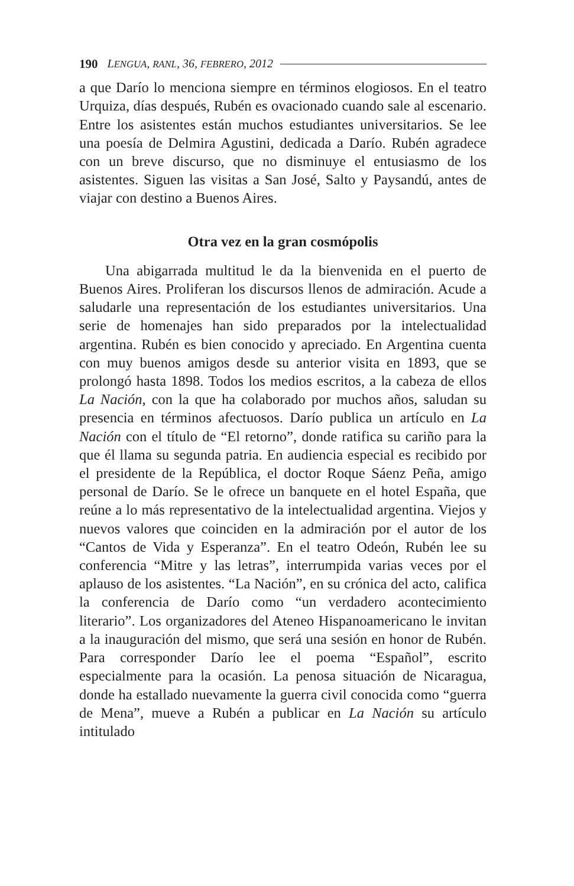190 LENGUA, RANL, 36, FEBRERO, 2012
a que Darío lo menciona siempre en términos elogiosos. En el teatro Urquiza, días después, Rubén es ovacionado cuando sale al escenario. Entre los asistentes están muchos estudiantes universitarios. Se lee una poesía de Delmira Agustini, dedicada a Darío. Rubén agradece con un breve discurso, que no disminuye el entusiasmo de los asistentes. Siguen las visitas a San José, Salto y Paysandú, antes de viajar con destino a Buenos Aires.
Otra vez en la gran cosmópolis
Una abigarrada multitud le da la bienvenida en el puerto de Buenos Aires. Proliferan los discursos llenos de admiración. Acude a saludarle una representación de los estudiantes universitarios. Una serie de homenajes han sido preparados por la intelectualidad argentina. Rubén es bien conocido y apreciado. En Argentina cuenta con muy buenos amigos desde su anterior visita en 1893, que se prolongó hasta 1898. Todos los medios escritos, a la cabeza de ellos La Nación, con la que ha colaborado por muchos años, saludan su presencia en términos afectuosos. Darío publica un artículo en La Nación con el título de “El retorno”, donde ratifica su cariño para la que él llama su segunda patria. En audiencia especial es recibido por el presidente de la República, el doctor Roque Sáenz Peña, amigo personal de Darío. Se le ofrece un banquete en el hotel España, que reúne a lo más representativo de la intelectualidad argentina. Viejos y nuevos valores que coinciden en la admiración por el autor de los “Cantos de Vida y Esperanza”. En el teatro Odeón, Rubén lee su conferencia “Mitre y las letras”, interrumpida varias veces por el aplauso de los asistentes. “La Nación”, en su crónica del acto, califica la conferencia de Darío como “un verdadero acontecimiento literario”. Los organizadores del Ateneo Hispanoamericano le invitan a la inauguración del mismo, que será una sesión en honor de Rubén. Para corresponder Darío lee el poema “Español”, escrito especialmente para la ocasión. La penosa situación de Nicaragua, donde ha estallado nuevamente la guerra civil conocida como “guerra de Mena”, mueve a Rubén a publicar en La Nación su artículo intitulado